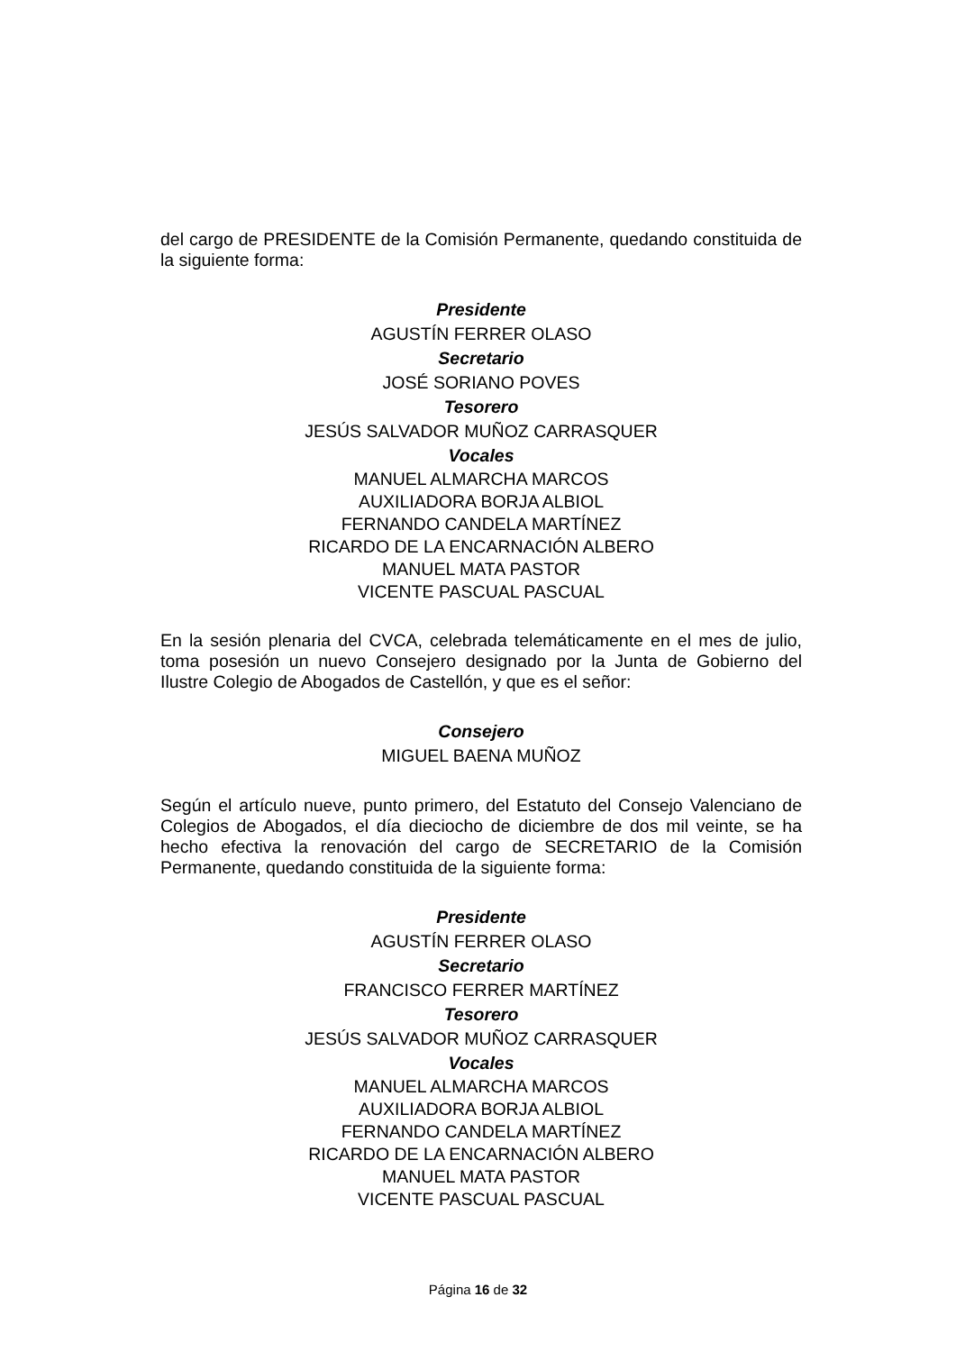del cargo de PRESIDENTE de la Comisión Permanente, quedando constituida de la siguiente forma:
Presidente
AGUSTÍN FERRER OLASO
Secretario
JOSÉ SORIANO POVES
Tesorero
JESÚS SALVADOR MUÑOZ CARRASQUER
Vocales
MANUEL ALMARCHA MARCOS
AUXILIADORA BORJA ALBIOL
FERNANDO CANDELA MARTÍNEZ
RICARDO DE LA ENCARNACIÓN ALBERO
MANUEL MATA PASTOR
VICENTE PASCUAL PASCUAL
En la sesión plenaria del CVCA, celebrada telemáticamente en el mes de julio, toma posesión un nuevo Consejero designado por la Junta de Gobierno del Ilustre Colegio de Abogados de Castellón, y que es el señor:
Consejero
MIGUEL BAENA MUÑOZ
Según el artículo nueve, punto primero, del Estatuto del Consejo Valenciano de Colegios de Abogados, el día dieciocho de diciembre de dos mil veinte, se ha hecho efectiva la renovación del cargo de SECRETARIO de la Comisión Permanente, quedando constituida de la siguiente forma:
Presidente
AGUSTÍN FERRER OLASO
Secretario
FRANCISCO FERRER MARTÍNEZ
Tesorero
JESÚS SALVADOR MUÑOZ CARRASQUER
Vocales
MANUEL ALMARCHA MARCOS
AUXILIADORA BORJA ALBIOL
FERNANDO CANDELA MARTÍNEZ
RICARDO DE LA ENCARNACIÓN ALBERO
MANUEL MATA PASTOR
VICENTE PASCUAL PASCUAL
Página 16 de 32